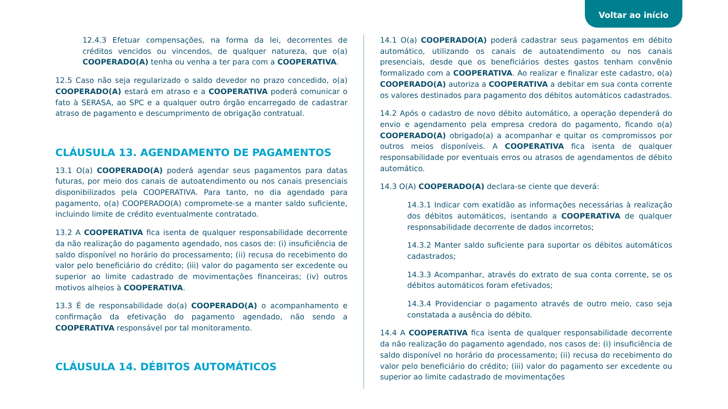Voltar ao início
12.4.3 Efetuar compensações, na forma da lei, decorrentes de créditos vencidos ou vincendos, de qualquer natureza, que o(a) COOPERADO(A) tenha ou venha a ter para com a COOPERATIVA.
12.5 Caso não seja regularizado o saldo devedor no prazo concedido, o(a) COOPERADO(A) estará em atraso e a COOPERATIVA poderá comunicar o fato à SERASA, ao SPC e a qualquer outro órgão encarregado de cadastrar atraso de pagamento e descumprimento de obrigação contratual.
CLÁUSULA 13. AGENDAMENTO DE PAGAMENTOS
13.1 O(a) COOPERADO(A) poderá agendar seus pagamentos para datas futuras, por meio dos canais de autoatendimento ou nos canais presenciais disponibilizados pela COOPERATIVA. Para tanto, no dia agendado para pagamento, o(a) COOPERADO(A) compromete-se a manter saldo suficiente, incluindo limite de crédito eventualmente contratado.
13.2 A COOPERATIVA fica isenta de qualquer responsabilidade decorrente da não realização do pagamento agendado, nos casos de: (i) insuficiência de saldo disponível no horário do processamento; (ii) recusa do recebimento do valor pelo beneficiário do crédito; (iii) valor do pagamento ser excedente ou superior ao limite cadastrado de movimentações financeiras; (iv) outros motivos alheios à COOPERATIVA.
13.3 É de responsabilidade do(a) COOPERADO(A) o acompanhamento e confirmação da efetivação do pagamento agendado, não sendo a COOPERATIVA responsável por tal monitoramento.
CLÁUSULA 14. DÉBITOS AUTOMÁTICOS
14.1 O(a) COOPERADO(A) poderá cadastrar seus pagamentos em débito automático, utilizando os canais de autoatendimento ou nos canais presenciais, desde que os beneficiários destes gastos tenham convênio formalizado com a COOPERATIVA. Ao realizar e finalizar este cadastro, o(a) COOPERADO(A) autoriza a COOPERATIVA a debitar em sua conta corrente os valores destinados para pagamento dos débitos automáticos cadastrados.
14.2 Após o cadastro de novo débito automático, a operação dependerá do envio e agendamento pela empresa credora do pagamento, ficando o(a) COOPERADO(A) obrigado(a) a acompanhar e quitar os compromissos por outros meios disponíveis. A COOPERATIVA fica isenta de qualquer responsabilidade por eventuais erros ou atrasos de agendamentos de débito automático.
14.3 O(A) COOPERADO(A) declara-se ciente que deverá:
14.3.1 Indicar com exatidão as informações necessárias à realização dos débitos automáticos, isentando a COOPERATIVA de qualquer responsabilidade decorrente de dados incorretos;
14.3.2 Manter saldo suficiente para suportar os débitos automáticos cadastrados;
14.3.3 Acompanhar, através do extrato de sua conta corrente, se os débitos automáticos foram efetivados;
14.3.4 Providenciar o pagamento através de outro meio, caso seja constatada a ausência do débito.
14.4 A COOPERATIVA fica isenta de qualquer responsabilidade decorrente da não realização do pagamento agendado, nos casos de: (i) insuficiência de saldo disponível no horário do processamento; (ii) recusa do recebimento do valor pelo beneficiário do crédito; (iii) valor do pagamento ser excedente ou superior ao limite cadastrado de movimentações